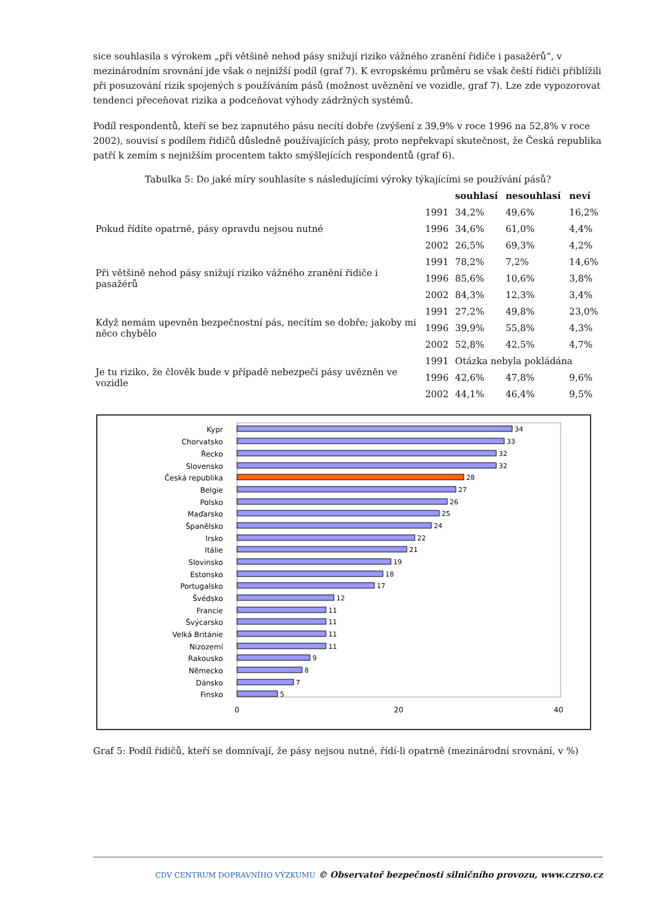sice souhlasila s výrokem „při většině nehod pásy snižují riziko vážného zranění řidiče i pasažérů“, v mezinárodním srovnání jde však o nejnižší podíl (graf 7). K evropskému průměru se však čeští řidiči přiblížili při posuzování rizik spojených s používáním pásů (možnost uvěznění ve vozidle, graf 7). Lze zde vypozorovat tendenci přeceňovat rizika a podceňovat výhody zádržných systémů.
Podíl respondentů, kteří se bez zapnutého pásu necítí dobře (zvýšení z 39,9% v roce 1996 na 52,8% v roce 2002), souvisí s podílem řidičů důsledně používajících pásy, proto nepřekvapí skutečnost, že Česká republika patří k zemím s nejnižším procentem takto smýšlejících respondentů (graf 6).
Tabulka 5: Do jaké míry souhlasíte s následujícími výroky týkajícími se používání pásů?
| | | souhlasí | nesouhlasí | neví |
| --- | --- | --- | --- | --- |
| Pokud řídíte opatrně, pásy opravdu nejsou nutné | 1991 | 34,2% | 49,6% | 16,2% |
| | 1996 | 34,6% | 61,0% | 4,4% |
| | 2002 | 26,5% | 69,3% | 4,2% |
| Při většině nehod pásy snižují riziko vážného zranění řidiče i pasažérů | 1991 | 78,2% | 7,2% | 14,6% |
| | 1996 | 85,6% | 10,6% | 3,8% |
| | 2002 | 84,3% | 12,3% | 3,4% |
| Když nemám upevněn bezpečnostní pás, necítím se dobře; jakoby mi něco chybělo | 1991 | 27,2% | 49,8% | 23,0% |
| | 1996 | 39,9% | 55,8% | 4,3% |
| | 2002 | 52,8% | 42,5% | 4,7% |
| Je tu riziko, že člověk bude v případě nebezpečí pásy uvězněn ve vozidle | 1991 | Otázka nebyla pokládána | | |
| | 1996 | 42,6% | 47,8% | 9,6% |
| | 2002 | 44,1% | 46,4% | 9,5% |
Kypr
Chorvatsko
Řecko
Slovensko
Česká republika
Belgie
Polsko
Maďarsko
Španělsko
Irsko
Itálie
Slovinsko
Estonsko
Portugalsko
Švédsko
Francie
Švýcarsko
Velká Británie
Nizozemí
Rakousko
Německo
Dánsko
Finsko
34
33
32
32
28
27
26
25
24
22
21
19
18
17
12
11
11
11
11
9
8
7
5
0
20
40
Graf 5: Podíl řidičů, kteří se domnívají, že pásy nejsou nutné, řídí-li opatrně (mezinárodní srovnání, v %)
CDV CENTRUM DOPRAVNÍHO VÝZKUMU © Observatoř bezpečnosti silničního provozu, www.czrso.cz